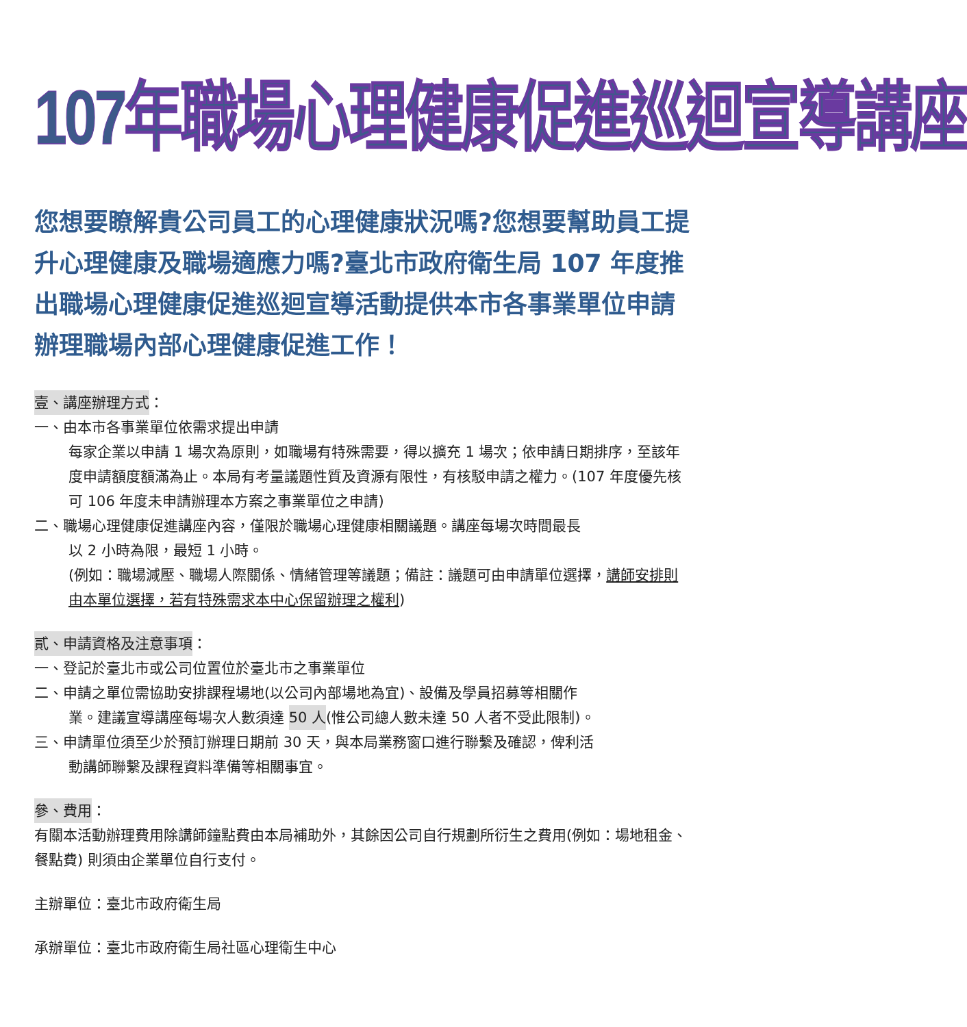107年職場心理健康促進巡迴宣導講座
您想要瞭解貴公司員工的心理健康狀況嗎?您想要幫助員工提升心理健康及職場適應力嗎?臺北市政府衛生局 107 年度推出職場心理健康促進巡迴宣導活動提供本市各事業單位申請辦理職場內部心理健康促進工作！
壹、講座辦理方式：
一、由本市各事業單位依需求提出申請
每家企業以申請 1 場次為原則，如職場有特殊需要，得以擴充 1 場次；依申請日期排序，至該年度申請額度額滿為止。本局有考量議題性質及資源有限性，有核駁申請之權力。(107 年度優先核可 106 年度未申請辦理本方案之事業單位之申請)
二、職場心理健康促進講座內容，僅限於職場心理健康相關議題。講座每場次時間最長
以 2 小時為限，最短 1 小時。
(例如：職場減壓、職場人際關係、情緒管理等議題；備註：議題可由申請單位選擇，講師安排則由本單位選擇，若有特殊需求本中心保留辦理之權利)
貳、申請資格及注意事項：
一、登記於臺北市或公司位置位於臺北市之事業單位
二、申請之單位需協助安排課程場地(以公司內部場地為宜)、設備及學員招募等相關作
業。建議宣導講座每場次人數須達 50 人(惟公司總人數未達 50 人者不受此限制)。
三、申請單位須至少於預訂辦理日期前 30 天，與本局業務窗口進行聯繫及確認，俾利活
動講師聯繫及課程資料準備等相關事宜。
參、費用：
有關本活動辦理費用除講師鐘點費由本局補助外，其餘因公司自行規劃所衍生之費用(例如：場地租金、餐點費) 則須由企業單位自行支付。
主辦單位：臺北市政府衛生局
承辦單位：臺北市政府衛生局社區心理衛生中心